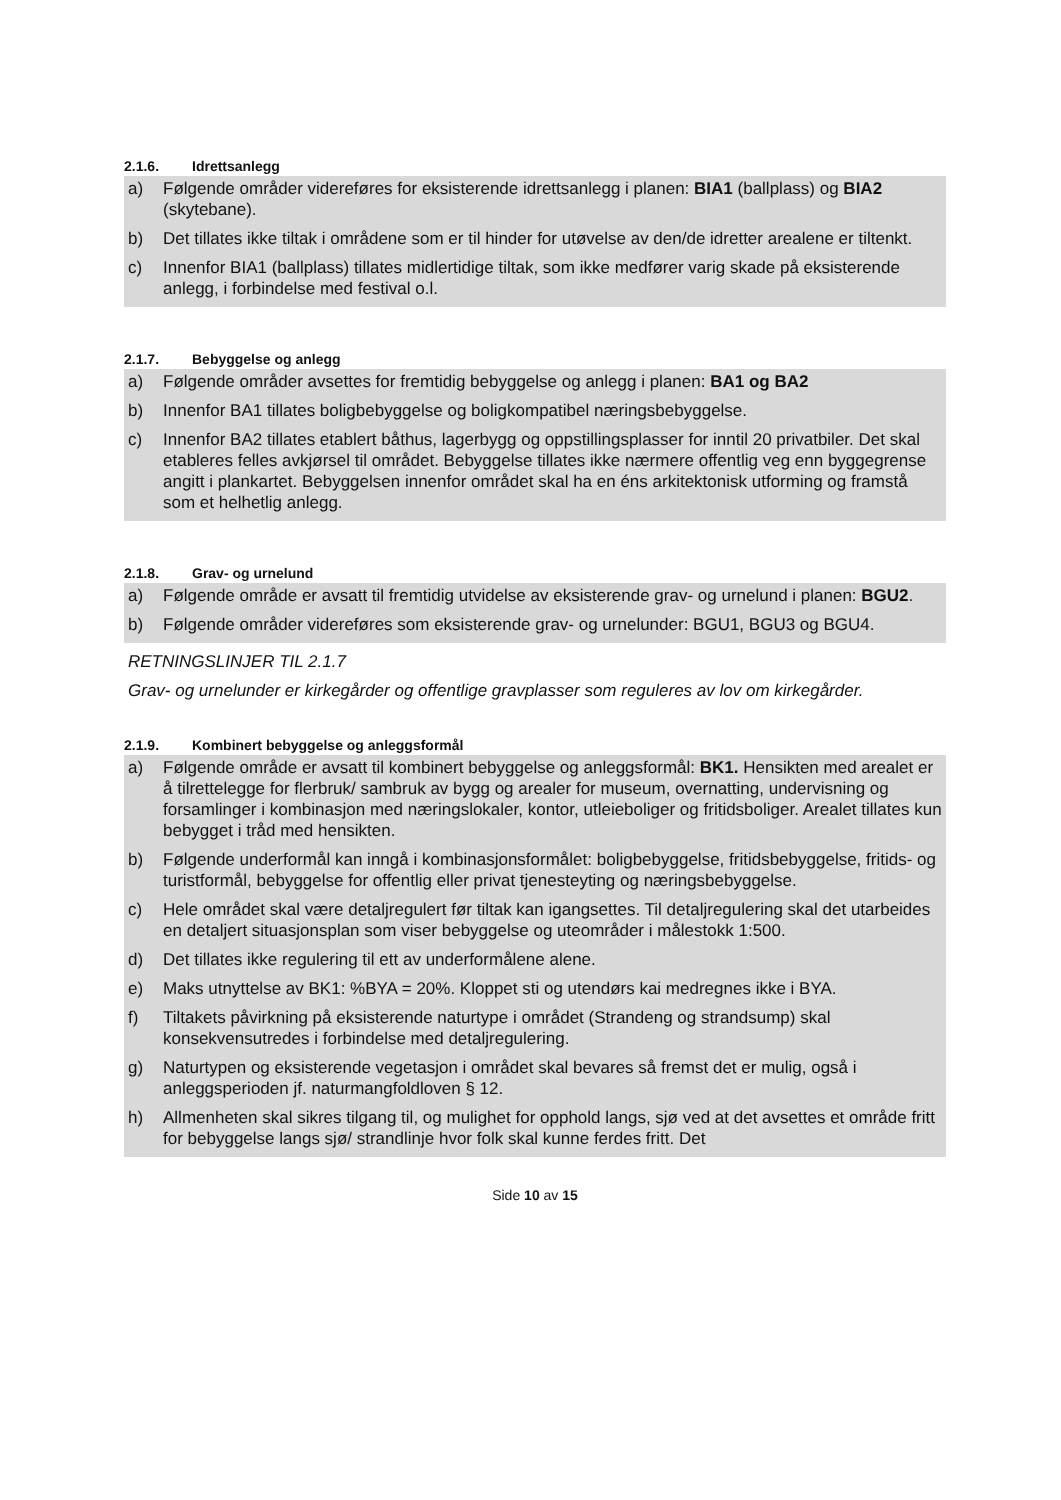2.1.6. Idrettsanlegg
a) Følgende områder videreføres for eksisterende idrettsanlegg i planen: BIA1 (ballplass) og BIA2 (skytebane).
b) Det tillates ikke tiltak i områdene som er til hinder for utøvelse av den/de idretter arealene er tiltenkt.
c) Innenfor BIA1 (ballplass) tillates midlertidige tiltak, som ikke medfører varig skade på eksisterende anlegg, i forbindelse med festival o.l.
2.1.7. Bebyggelse og anlegg
a) Følgende områder avsettes for fremtidig bebyggelse og anlegg i planen: BA1 og BA2
b) Innenfor BA1 tillates boligbebyggelse og boligkompatibel næringsbebyggelse.
c) Innenfor BA2 tillates etablert båthus, lagerbygg og oppstillingsplasser for inntil 20 privatbiler. Det skal etableres felles avkjørsel til området. Bebyggelse tillates ikke nærmere offentlig veg enn byggegrense angitt i plankartet. Bebyggelsen innenfor området skal ha en éns arkitektonisk utforming og framstå som et helhetlig anlegg.
2.1.8. Grav- og urnelund
a) Følgende område er avsatt til fremtidig utvidelse av eksisterende grav- og urnelund i planen: BGU2.
b) Følgende områder videreføres som eksisterende grav- og urnelunder: BGU1, BGU3 og BGU4.
RETNINGSLINJER TIL 2.1.7
Grav- og urnelunder er kirkegårder og offentlige gravplasser som reguleres av lov om kirkegårder.
2.1.9. Kombinert bebyggelse og anleggsformål
a) Følgende område er avsatt til kombinert bebyggelse og anleggsformål: BK1. Hensikten med arealet er å tilrettelegge for flerbruk/ sambruk av bygg og arealer for museum, overnatting, undervisning og forsamlinger i kombinasjon med næringslokaler, kontor, utleieboliger og fritidsboliger. Arealet tillates kun bebygget i tråd med hensikten.
b) Følgende underformål kan inngå i kombinasjonsformålet: boligbebyggelse, fritidsbebyggelse, fritids- og turistformål, bebyggelse for offentlig eller privat tjenesteyting og næringsbebyggelse.
c) Hele området skal være detaljregulert før tiltak kan igangsettes. Til detaljregulering skal det utarbeides en detaljert situasjonsplan som viser bebyggelse og uteområder i målestokk 1:500.
d) Det tillates ikke regulering til ett av underformålene alene.
e) Maks utnyttelse av BK1: %BYA = 20%. Kloppet sti og utendørs kai medregnes ikke i BYA.
f) Tiltakets påvirkning på eksisterende naturtype i området (Strandeng og strandsump) skal konsekvensutredes i forbindelse med detaljregulering.
g) Naturtypen og eksisterende vegetasjon i området skal bevares så fremst det er mulig, også i anleggsperioden jf. naturmangfoldloven § 12.
h) Allmenheten skal sikres tilgang til, og mulighet for opphold langs, sjø ved at det avsettes et område fritt for bebyggelse langs sjø/ strandlinje hvor folk skal kunne ferdes fritt. Det
Side 10 av 15